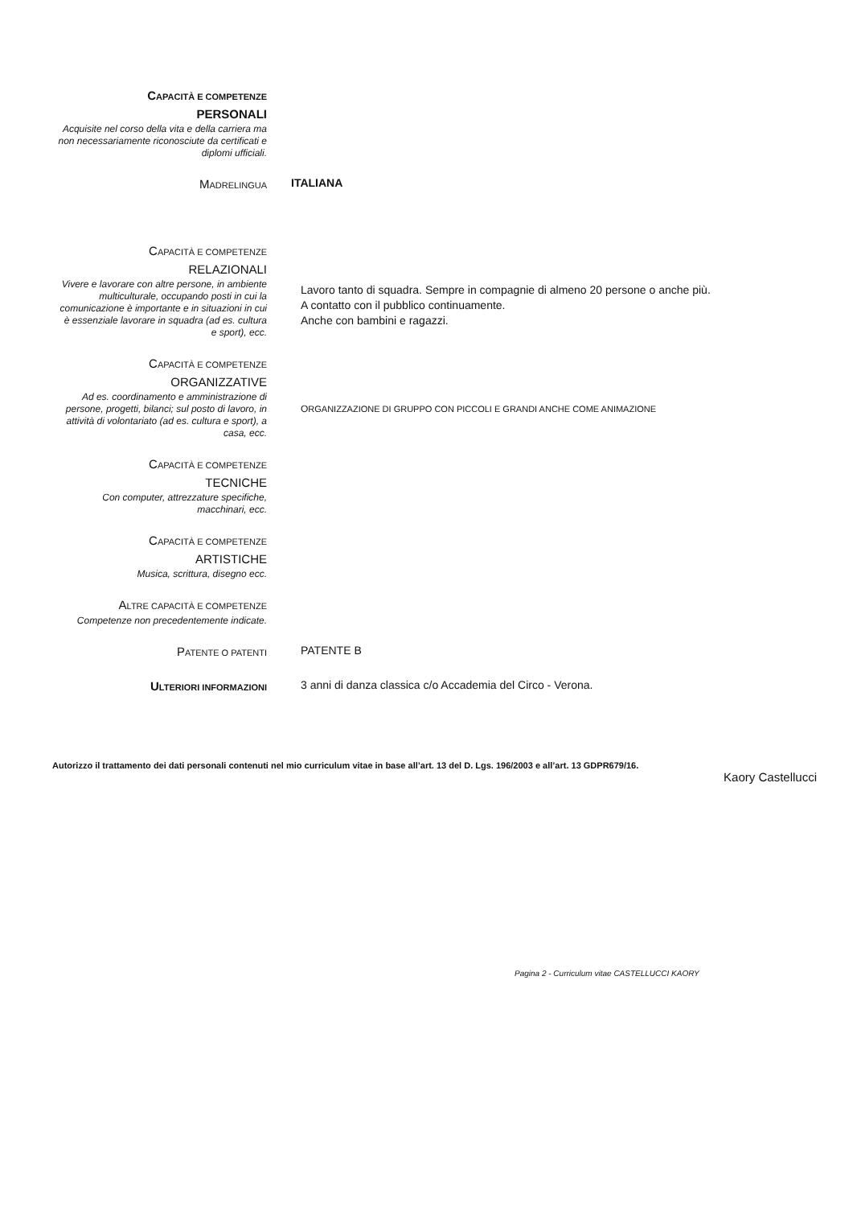CAPACITÀ E COMPETENZE
PERSONALI
Acquisite nel corso della vita e della carriera ma non necessariamente riconosciute da certificati e diplomi ufficiali.
MADRELINGUA
ITALIANA
CAPACITÀ E COMPETENZE
RELAZIONALI
Vivere e lavorare con altre persone, in ambiente multiculturale, occupando posti in cui la comunicazione è importante e in situazioni in cui è essenziale lavorare in squadra (ad es. cultura e sport), ecc.
Lavoro tanto di squadra. Sempre in compagnie di almeno 20 persone o anche più.
A contatto con il pubblico continuamente.
Anche con bambini e ragazzi.
CAPACITÀ E COMPETENZE
ORGANIZZATIVE
Ad es. coordinamento e amministrazione di persone, progetti, bilanci; sul posto di lavoro, in attività di volontariato (ad es. cultura e sport), a casa, ecc.
ORGANIZZAZIONE DI GRUPPO CON PICCOLI E GRANDI ANCHE COME ANIMAZIONE
CAPACITÀ E COMPETENZE
TECNICHE
Con computer, attrezzature specifiche, macchinari, ecc.
CAPACITÀ E COMPETENZE
ARTISTICHE
Musica, scrittura, disegno ecc.
ALTRE CAPACITÀ E COMPETENZE
Competenze non precedentemente indicate.
PATENTE O PATENTI
PATENTE B
ULTERIORI INFORMAZIONI
3 anni di danza classica c/o Accademia del Circo - Verona.
Autorizzo il trattamento dei dati personali contenuti nel mio curriculum vitae in base all’art. 13 del D. Lgs. 196/2003 e all’art. 13 GDPR679/16.
Kaory Castellucci
Pagina 2 - Curriculum vitae CASTELLUCCI KAORY